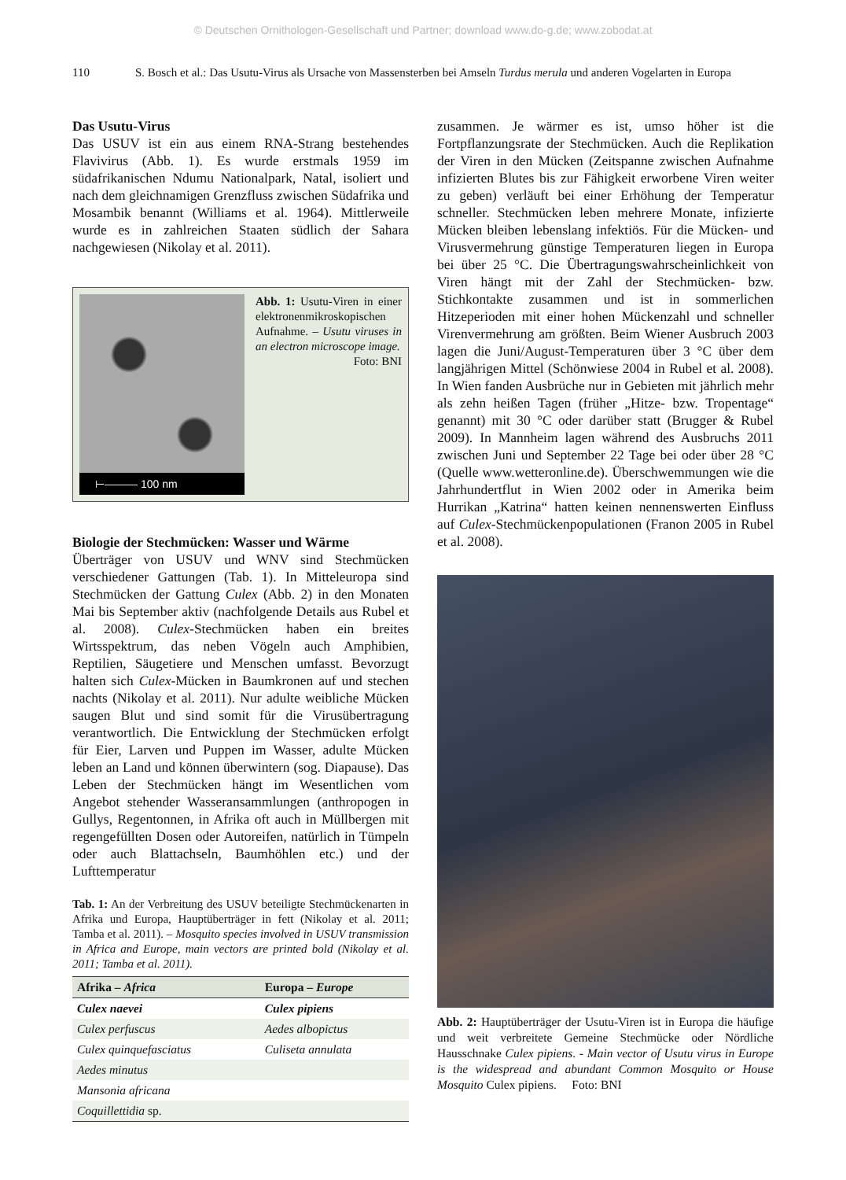© Deutschen Ornithologen-Gesellschaft und Partner; download www.do-g.de; www.zobodat.at
110 S. Bosch et al.: Das Usutu-Virus als Ursache von Massensterben bei Amseln Turdus merula und anderen Vogelarten in Europa
Das Usutu-Virus
Das USUV ist ein aus einem RNA-Strang bestehendes Flavivirus (Abb. 1). Es wurde erstmals 1959 im südafrikanischen Ndumu Nationalpark, Natal, isoliert und nach dem gleichnamigen Grenzfluss zwischen Südafrika und Mosambik benannt (Williams et al. 1964). Mittlerweile wurde es in zahlreichen Staaten südlich der Sahara nachgewiesen (Nikolay et al. 2011).
⊢——— 100 nm
Abb. 1: Usutu-Viren in einer elektronenmikroskopischen Aufnahme. – Usutu viruses in an electron microscope image.
Foto: BNI
Biologie der Stechmücken: Wasser und Wärme
Überträger von USUV und WNV sind Stechmücken verschiedener Gattungen (Tab. 1). In Mitteleuropa sind Stechmücken der Gattung Culex (Abb. 2) in den Monaten Mai bis September aktiv (nachfolgende Details aus Rubel et al. 2008). Culex-Stechmücken haben ein breites Wirtsspektrum, das neben Vögeln auch Amphibien, Reptilien, Säugetiere und Menschen umfasst. Bevorzugt halten sich Culex-Mücken in Baumkronen auf und stechen nachts (Nikolay et al. 2011). Nur adulte weibliche Mücken saugen Blut und sind somit für die Virusübertragung verantwortlich. Die Entwicklung der Stechmücken erfolgt für Eier, Larven und Puppen im Wasser, adulte Mücken leben an Land und können überwintern (sog. Diapause). Das Leben der Stechmücken hängt im Wesentlichen vom Angebot stehender Wasseransammlungen (anthropogen in Gullys, Regentonnen, in Afrika oft auch in Müllbergen mit regengefüllten Dosen oder Autoreifen, natürlich in Tümpeln oder auch Blattachseln, Baumhöhlen etc.) und der Lufttemperatur
Tab. 1: An der Verbreitung des USUV beteiligte Stechmückenarten in Afrika und Europa, Hauptüberträger in fett (Nikolay et al. 2011; Tamba et al. 2011). – Mosquito species involved in USUV transmission in Africa and Europe, main vectors are printed bold (Nikolay et al. 2011; Tamba et al. 2011).
| Afrika – Africa | Europa – Europe |
| --- | --- |
| Culex naevei | Culex pipiens |
| Culex perfuscus | Aedes albopictus |
| Culex quinquefasciatus | Culiseta annulata |
| Aedes minutus | |
| Mansonia africana | |
| Coquillettidia sp. | |
zusammen. Je wärmer es ist, umso höher ist die Fortpflanzungsrate der Stechmücken. Auch die Replikation der Viren in den Mücken (Zeitspanne zwischen Aufnahme infizierten Blutes bis zur Fähigkeit erworbene Viren weiter zu geben) verläuft bei einer Erhöhung der Temperatur schneller. Stechmücken leben mehrere Monate, infizierte Mücken bleiben lebenslang infektiös. Für die Mücken- und Virusvermehrung günstige Temperaturen liegen in Europa bei über 25 °C. Die Übertragungswahrscheinlichkeit von Viren hängt mit der Zahl der Stechmücken- bzw. Stichkontakte zusammen und ist in sommerlichen Hitzeperioden mit einer hohen Mückenzahl und schneller Virenvermehrung am größten. Beim Wiener Ausbruch 2003 lagen die Juni/August-Temperaturen über 3 °C über dem langjährigen Mittel (Schönwiese 2004 in Rubel et al. 2008). In Wien fanden Ausbrüche nur in Gebieten mit jährlich mehr als zehn heißen Tagen (früher „Hitze- bzw. Tropentage“ genannt) mit 30 °C oder darüber statt (Brugger & Rubel 2009). In Mannheim lagen während des Ausbruchs 2011 zwischen Juni und September 22 Tage bei oder über 28 °C (Quelle www.wetteronline.de). Überschwemmungen wie die Jahrhundertflut in Wien 2002 oder in Amerika beim Hurrikan „Katrina“ hatten keinen nennenswerten Einfluss auf Culex-Stechmückenpopulationen (Franon 2005 in Rubel et al. 2008).
Abb. 2: Hauptüberträger der Usutu-Viren ist in Europa die häufige und weit verbreitete Gemeine Stechmücke oder Nördliche Hausschnake Culex pipiens. - Main vector of Usutu virus in Europe is the widespread and abundant Common Mosquito or House Mosquito Culex pipiens. Foto: BNI